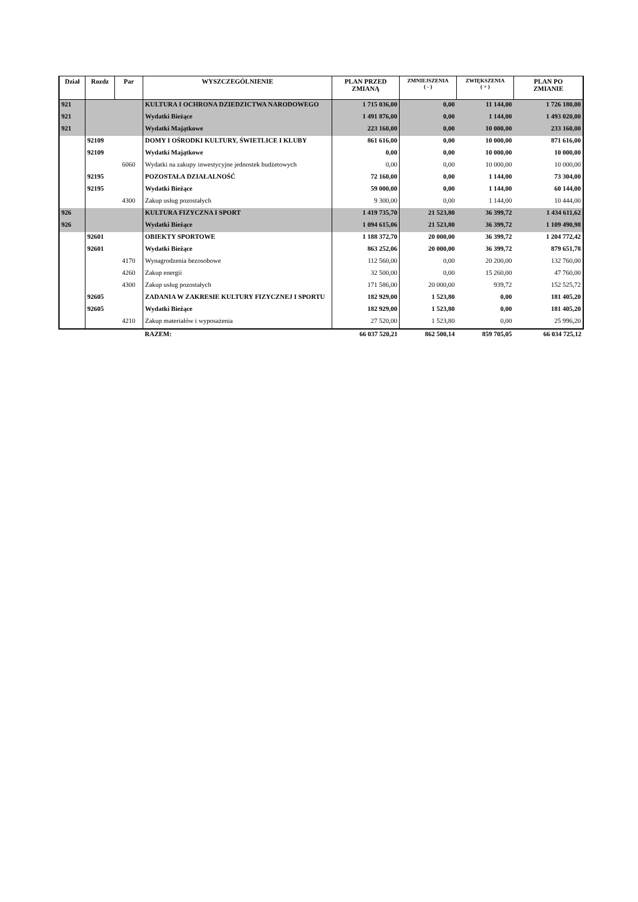| Dział | Rozdz | Par | WYSZCZEGÓLNIENIE | PLAN PRZED ZMIANĄ | ZMNIEJSZENIA ( - ) | ZWIĘKSZENIA ( + ) | PLAN PO ZMIANIE |
| --- | --- | --- | --- | --- | --- | --- | --- |
| 921 | | | KULTURA I OCHRONA DZIEDZICTWA NARODOWEGO | 1 715 036,00 | 0,00 | 11 144,00 | 1 726 180,00 |
| 921 | | | Wydatki Bieżące | 1 491 876,00 | 0,00 | 1 144,00 | 1 493 020,00 |
| 921 | | | Wydatki Majątkowe | 223 160,00 | 0,00 | 10 000,00 | 233 160,00 |
| | 92109 | | DOMY I OŚRODKI KULTURY, ŚWIETLICE I KLUBY | 861 616,00 | 0,00 | 10 000,00 | 871 616,00 |
| | 92109 | | Wydatki Majątkowe | 0,00 | 0,00 | 10 000,00 | 10 000,00 |
| | | 6060 | Wydatki na zakupy inwestycyjne jednostek budżetowych | 0,00 | 0,00 | 10 000,00 | 10 000,00 |
| | 92195 | | POZOSTAŁA DZIAŁALNOŚĆ | 72 160,00 | 0,00 | 1 144,00 | 73 304,00 |
| | 92195 | | Wydatki Bieżące | 59 000,00 | 0,00 | 1 144,00 | 60 144,00 |
| | | 4300 | Zakup usług pozostałych | 9 300,00 | 0,00 | 1 144,00 | 10 444,00 |
| 926 | | | KULTURA FIZYCZNA I SPORT | 1 419 735,70 | 21 523,80 | 36 399,72 | 1 434 611,62 |
| 926 | | | Wydatki Bieżące | 1 094 615,06 | 21 523,80 | 36 399,72 | 1 109 490,98 |
| | 92601 | | OBIEKTY SPORTOWE | 1 188 372,70 | 20 000,00 | 36 399,72 | 1 204 772,42 |
| | 92601 | | Wydatki Bieżące | 863 252,06 | 20 000,00 | 36 399,72 | 879 651,78 |
| | | 4170 | Wynagrodzenia bezosobowe | 112 560,00 | 0,00 | 20 200,00 | 132 760,00 |
| | | 4260 | Zakup energii | 32 500,00 | 0,00 | 15 260,00 | 47 760,00 |
| | | 4300 | Zakup usług pozostałych | 171 586,00 | 20 000,00 | 939,72 | 152 525,72 |
| | 92605 | | ZADANIA W ZAKRESIE KULTURY FIZYCZNEJ I SPORTU | 182 929,00 | 1 523,80 | 0,00 | 181 405,20 |
| | 92605 | | Wydatki Bieżące | 182 929,00 | 1 523,80 | 0,00 | 181 405,20 |
| | | 4210 | Zakup materiałów i wyposażenia | 27 520,00 | 1 523,80 | 0,00 | 25 996,20 |
| | | | RAZEM: | 66 037 520,21 | 862 500,14 | 859 705,05 | 66 034 725,12 |